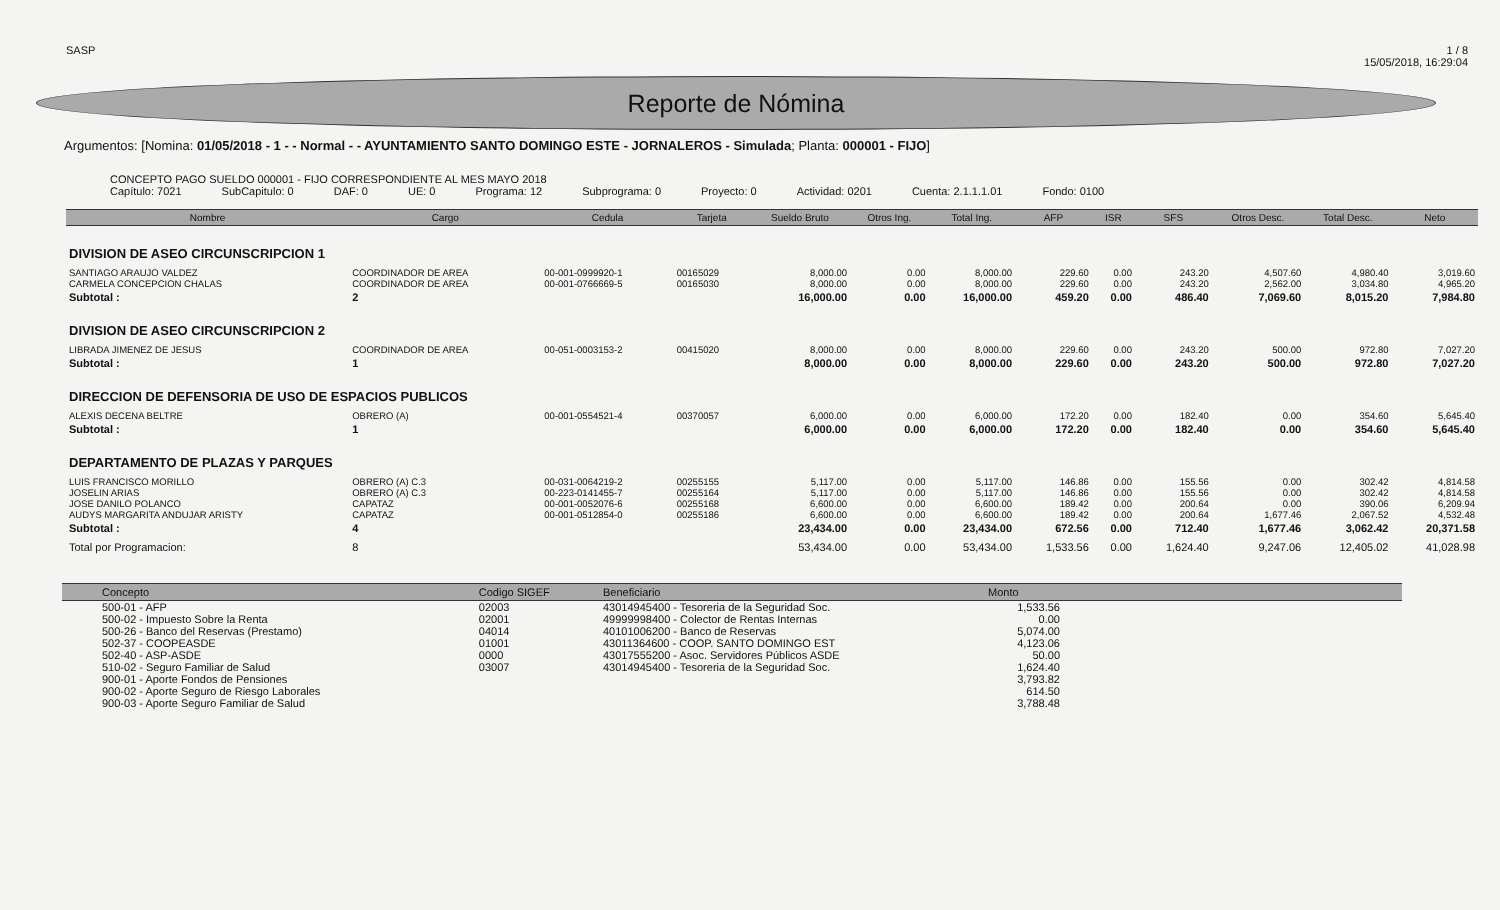SASP 1 / 8
15/05/2018, 16:29:04
Reporte de Nómina
Argumentos: [Nomina: 01/05/2018 - 1 - - Normal - - AYUNTAMIENTO SANTO DOMINGO ESTE - JORNALEROS - Simulada; Planta: 000001 - FIJO]
CONCEPTO PAGO SUELDO 000001 - FIJO CORRESPONDIENTE AL MES MAYO 2018
Capítulo: 7021 SubCapitulo: 0 DAF: 0 UE: 0 Programa: 12 Subprograma: 0 Proyecto: 0 Actividad: 0201 Cuenta: 2.1.1.1.01 Fondo: 0100
| Nombre | Cargo | Cedula | Tarjeta | Sueldo Bruto | Otros Ing. | Total Ing. | AFP | ISR | SFS | Otros Desc. | Total Desc. | Neto |
| --- | --- | --- | --- | --- | --- | --- | --- | --- | --- | --- | --- | --- |
| DIVISION DE ASEO CIRCUNSCRIPCION 1 | | | | | | | | | | | | |
| SANTIAGO ARAUJO VALDEZ | COORDINADOR DE AREA | 00-001-0999920-1 | 00165029 | 8,000.00 | 0.00 | 8,000.00 | 229.60 | 0.00 | 243.20 | 4,507.60 | 4,980.40 | 3,019.60 |
| CARMELA CONCEPCION CHALAS | COORDINADOR DE AREA | 00-001-0766669-5 | 00165030 | 8,000.00 | 0.00 | 8,000.00 | 229.60 | 0.00 | 243.20 | 2,562.00 | 3,034.80 | 4,965.20 |
| Subtotal : | 2 | | | 16,000.00 | 0.00 | 16,000.00 | 459.20 | 0.00 | 486.40 | 7,069.60 | 8,015.20 | 7,984.80 |
| DIVISION DE ASEO CIRCUNSCRIPCION 2 | | | | | | | | | | | | |
| LIBRADA JIMENEZ DE JESUS | COORDINADOR DE AREA | 00-051-0003153-2 | 00415020 | 8,000.00 | 0.00 | 8,000.00 | 229.60 | 0.00 | 243.20 | 500.00 | 972.80 | 7,027.20 |
| Subtotal : | 1 | | | 8,000.00 | 0.00 | 8,000.00 | 229.60 | 0.00 | 243.20 | 500.00 | 972.80 | 7,027.20 |
| DIRECCION DE DEFENSORIA DE USO DE ESPACIOS PUBLICOS | | | | | | | | | | | | |
| ALEXIS DECENA BELTRE | OBRERO (A) | 00-001-0554521-4 | 00370057 | 6,000.00 | 0.00 | 6,000.00 | 172.20 | 0.00 | 182.40 | 0.00 | 354.60 | 5,645.40 |
| Subtotal : | 1 | | | 6,000.00 | 0.00 | 6,000.00 | 172.20 | 0.00 | 182.40 | 0.00 | 354.60 | 5,645.40 |
| DEPARTAMENTO DE PLAZAS Y PARQUES | | | | | | | | | | | | |
| LUIS FRANCISCO MORILLO | OBRERO (A) C.3 | 00-031-0064219-2 | 00255155 | 5,117.00 | 0.00 | 5,117.00 | 146.86 | 0.00 | 155.56 | 0.00 | 302.42 | 4,814.58 |
| JOSELIN ARIAS | OBRERO (A) C.3 | 00-223-0141455-7 | 00255164 | 5,117.00 | 0.00 | 5,117.00 | 146.86 | 0.00 | 155.56 | 0.00 | 302.42 | 4,814.58 |
| JOSE DANILO POLANCO | CAPATAZ | 00-001-0052076-6 | 00255168 | 6,600.00 | 0.00 | 6,600.00 | 189.42 | 0.00 | 200.64 | 0.00 | 390.06 | 6,209.94 |
| AUDYS MARGARITA ANDUJAR ARISTY | CAPATAZ | 00-001-0512854-0 | 00255186 | 6,600.00 | 0.00 | 6,600.00 | 189.42 | 0.00 | 200.64 | 1,677.46 | 2,067.52 | 4,532.48 |
| Subtotal : | 4 | | | 23,434.00 | 0.00 | 23,434.00 | 672.56 | 0.00 | 712.40 | 1,677.46 | 3,062.42 | 20,371.58 |
| Total por Programacion: | 8 | | | 53,434.00 | 0.00 | 53,434.00 | 1,533.56 | 0.00 | 1,624.40 | 9,247.06 | 12,405.02 | 41,028.98 |
| Concepto | Codigo SIGEF | Beneficiario | Monto | |
| --- | --- | --- | --- | --- |
| 500-01 - AFP | 02003 | 43014945400 - Tesoreria de la Seguridad Soc. | 1,533.56 | |
| 500-02 - Impuesto Sobre la Renta | 02001 | 49999998400 - Colector de Rentas Internas | 0.00 | |
| 500-26 - Banco del Reservas (Prestamo) | 04014 | 40101006200 - Banco de Reservas | 5,074.00 | |
| 502-37 - COOPEASDE | 01001 | 43011364600 - COOP. SANTO DOMINGO EST | 4,123.06 | |
| 502-40 - ASP-ASDE | 0000 | 43017555200 - Asoc. Servidores Públicos ASDE | 50.00 | |
| 510-02 - Seguro Familiar de Salud | 03007 | 43014945400 - Tesoreria de la Seguridad Soc. | 1,624.40 | |
| 900-01 - Aporte Fondos de Pensiones | | | 3,793.82 | |
| 900-02 - Aporte Seguro de Riesgo Laborales | | | 614.50 | |
| 900-03 - Aporte Seguro Familiar de Salud | | | 3,788.48 | |